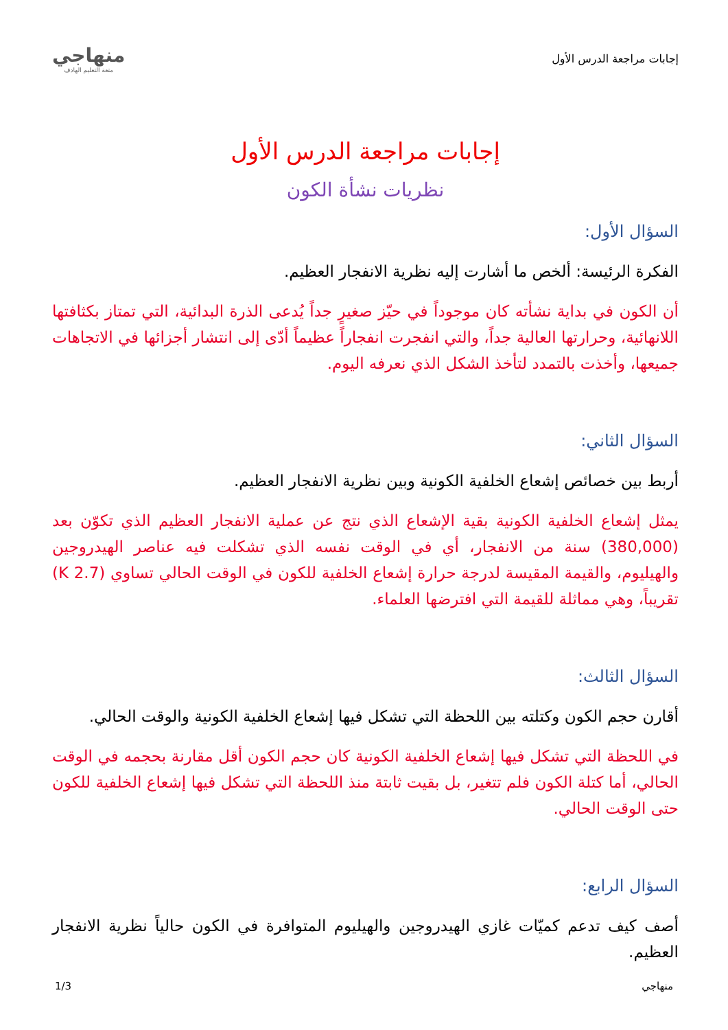إجابات مراجعة الدرس الأول
منهاجي
متعة التعليم الهادف
إجابات مراجعة الدرس الأول
نظريات نشأة الكون
السؤال الأول:
الفكرة الرئيسة: ألخص ما أشارت إليه نظرية الانفجار العظيم.
أن الكون في بداية نشأته كان موجوداً في حيّز صغيرٍ جداً يُدعى الذرة البدائية، التي تمتاز بكثافتها اللانهائية، وحرارتها العالية جداً، والتي انفجرت انفجاراً عظيماً أدّى إلى انتشار أجزائها في الاتجاهات جميعها، وأخذت بالتمدد لتأخذ الشكل الذي نعرفه اليوم.
السؤال الثاني:
أربط بين خصائص إشعاع الخلفية الكونية وبين نظرية الانفجار العظيم.
يمثل إشعاع الخلفية الكونية بقية الإشعاع الذي نتج عن عملية الانفجار العظيم الذي تكوّن بعد (380,000) سنة من الانفجار، أي في الوقت نفسه الذي تشكلت فيه عناصر الهيدروجين والهيليوم، والقيمة المقيسة لدرجة حرارة إشعاع الخلفية للكون في الوقت الحالي تساوي (2.7 K) تقريباً، وهي مماثلة للقيمة التي افترضها العلماء.
السؤال الثالث:
أقارن حجم الكون وكتلته بين اللحظة التي تشكل فيها إشعاع الخلفية الكونية والوقت الحالي.
في اللحظة التي تشكل فيها إشعاع الخلفية الكونية كان حجم الكون أقل مقارنة بحجمه في الوقت الحالي، أما كتلة الكون فلم تتغير، بل بقيت ثابتة منذ اللحظة التي تشكل فيها إشعاع الخلفية للكون حتى الوقت الحالي.
السؤال الرابع:
أصف كيف تدعم كميّات غازي الهيدروجين والهيليوم المتوافرة في الكون حالياً نظرية الانفجار العظيم.
منهاجي 1/3